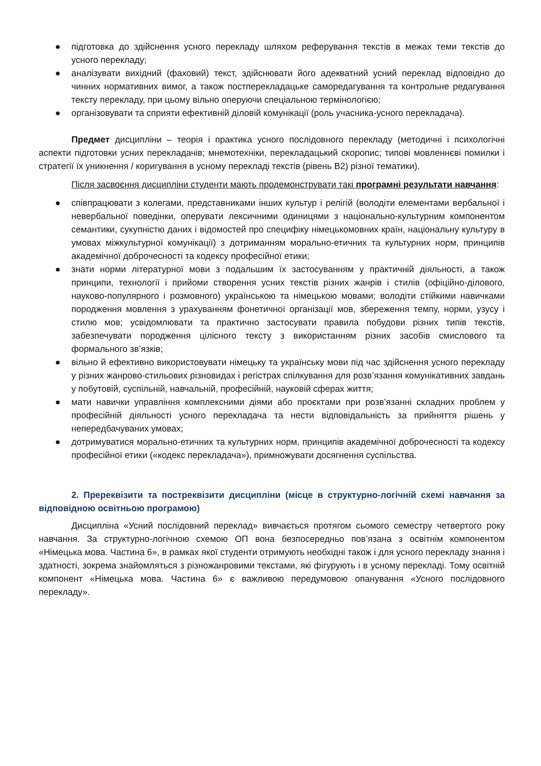● підготовка до здійснення усного перекладу шляхом реферування текстів в межах теми текстів до усного перекладу;
● аналізувати вихідний (фаховий) текст, здійснювати його адекватний усний переклад відповідно до чинних нормативних вимог, а також постперекладацьке саморедагування та контрольне редагування тексту перекладу, при цьому вільно оперуючи спеціальною термінологією;
● організовувати та сприяти ефективній діловій комунікації (роль учасника-усного перекладача).
Предмет дисципліни – теорія і практика усного послідовного перекладу (методичні і психологічні аспекти підготовки усних перекладачів; мнемотехніки, перекладацький скоропис; типові мовленнєві помилки і стратегії їх уникнення / коригування в усному перекладі текстів (рівень В2) різної тематики).
Після засвоєння дисципліни студенти мають продемонструвати такі програмні результати навчання:
● співпрацювати з колегами, представниками інших культур і релігій (володіти елементами вербальної і невербальної поведінки, оперувати лексичними одиницями з національно-культурним компонентом семантики, сукупністю даних і відомостей про специфіку німецькомовних країн, національну культуру в умовах міжкультурної комунікації) з дотриманням морально-етичних та культурних норм, принципів академічної доброчесності та кодексу професійної етики;
● знати норми літературної мови з подальшим їх застосуванням у практичній діяльності, а також принципи, технології і прийоми створення усних текстів різних жанрів і стилів (офіційно-ділового, науково-популярного і розмовного) українською та німецькою мовами; володіти стійкими навичками породження мовлення з урахуванням фонетичної організації мов, збереження темпу, норми, узусу і стилю мов; усвідомлювати та практично застосувати правила побудови різних типів текстів, забезпечувати породження цілісного тексту з використанням різних засобів смислового та формального зв’язків;
● вільно й ефективно використовувати німецьку та українську мови під час здійснення усного перекладу у різних жанрово-стильових різновидах і регістрах спілкування для розв’язання комунікативних завдань у побутовій, суспільній, навчальній, професійній, науковій сферах життя;
● мати навички управління комплексними діями або проєктами при розв’язанні складних проблем у професійній діяльності усного перекладача та нести відповідальність за прийняття рішень у непередбачуваних умовах;
● дотримуватися морально-етичних та культурних норм, принципів академічної доброчесності та кодексу професійної етики («кодекс перекладача»), примножувати досягнення суспільства.
2. Пререквізити та постреквізити дисципліни (місце в структурно-логічній схемі навчання за відповідною освітньою програмою)
Дисципліна «Усний послідовний переклад» вивчається протягом сьомого семестру четвертого року навчання. За структурно-логічною схемою ОП вона безпосередньо пов’язана з освітнім компонентом «Німецька мова. Частина 6», в рамках якої студенти отримують необхідні також і для усного перекладу знання і здатності, зокрема знайомляться з різножанровими текстами, які фігурують і в усному перекладі. Тому освітній компонент «Німецька мова. Частина 6» є важливою передумовою опанування «Усного послідовного перекладу».